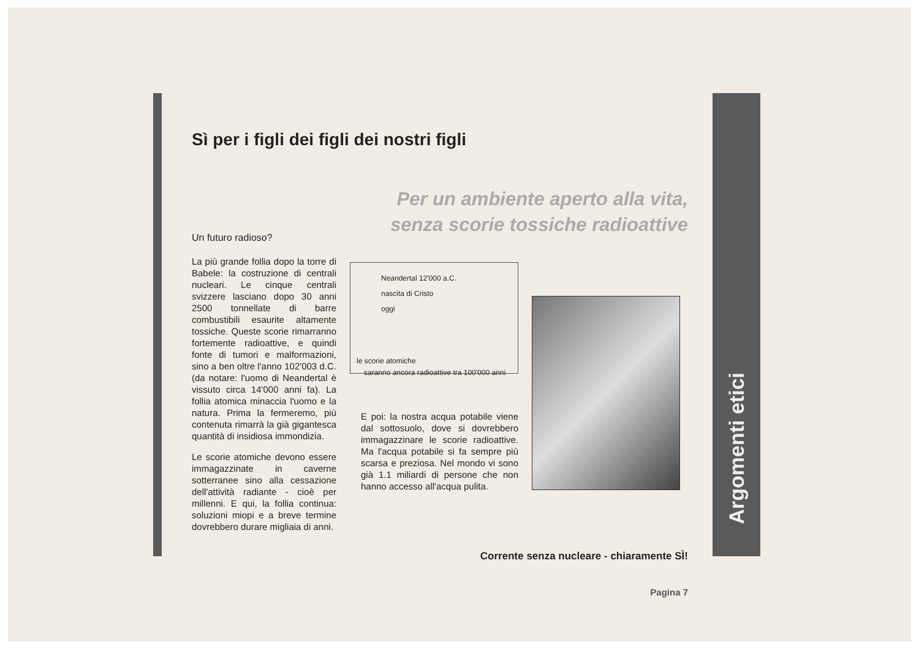Argomenti etici
Sì per i figli dei figli dei nostri figli
Per un ambiente aperto alla vita,
senza scorie tossiche radioattive
Un futuro radioso?
La più grande follia dopo la torre di Babele: la costruzione di centrali nucleari. Le cinque centrali svizzere lasciano dopo 30 anni 2500 tonnellate di barre combustibili esaurite altamente tossiche. Queste scorie rimarranno fortemente radioattive, e quindi fonte di tumori e malformazioni, sino a ben oltre l'anno 102'003 d.C. (da notare: l'uomo di Neandertal è vissuto circa 14'000 anni fa). La follia atomica minaccia l'uomo e la natura. Prima la fermeremo, più contenuta rimarrà la già gigantesca quantità di insidiosa immondizia.
Le scorie atomiche devono essere immagazzinate in caverne sotterranee sino alla cessazione dell'attività radiante - cioè per millenni. E qui, la follia continua: soluzioni miopi e a breve termine dovrebbero durare migliaia di anni.
Neandertal 12'000 a.C.
nascita di Cristo
oggi
le scorie atomiche
saranno ancora radioattive tra 100'000 anni
E poi: la nostra acqua potabile viene dal sottosuolo, dove si dovrebbero immagazzinare le scorie radioattive. Ma l'acqua potabile si fa sempre più scarsa e preziosa. Nel mondo vi sono già 1.1 miliardi di persone che non hanno accesso all'acqua pulita.
Corrente senza nucleare - chiaramente SÌ!
Pagina 7